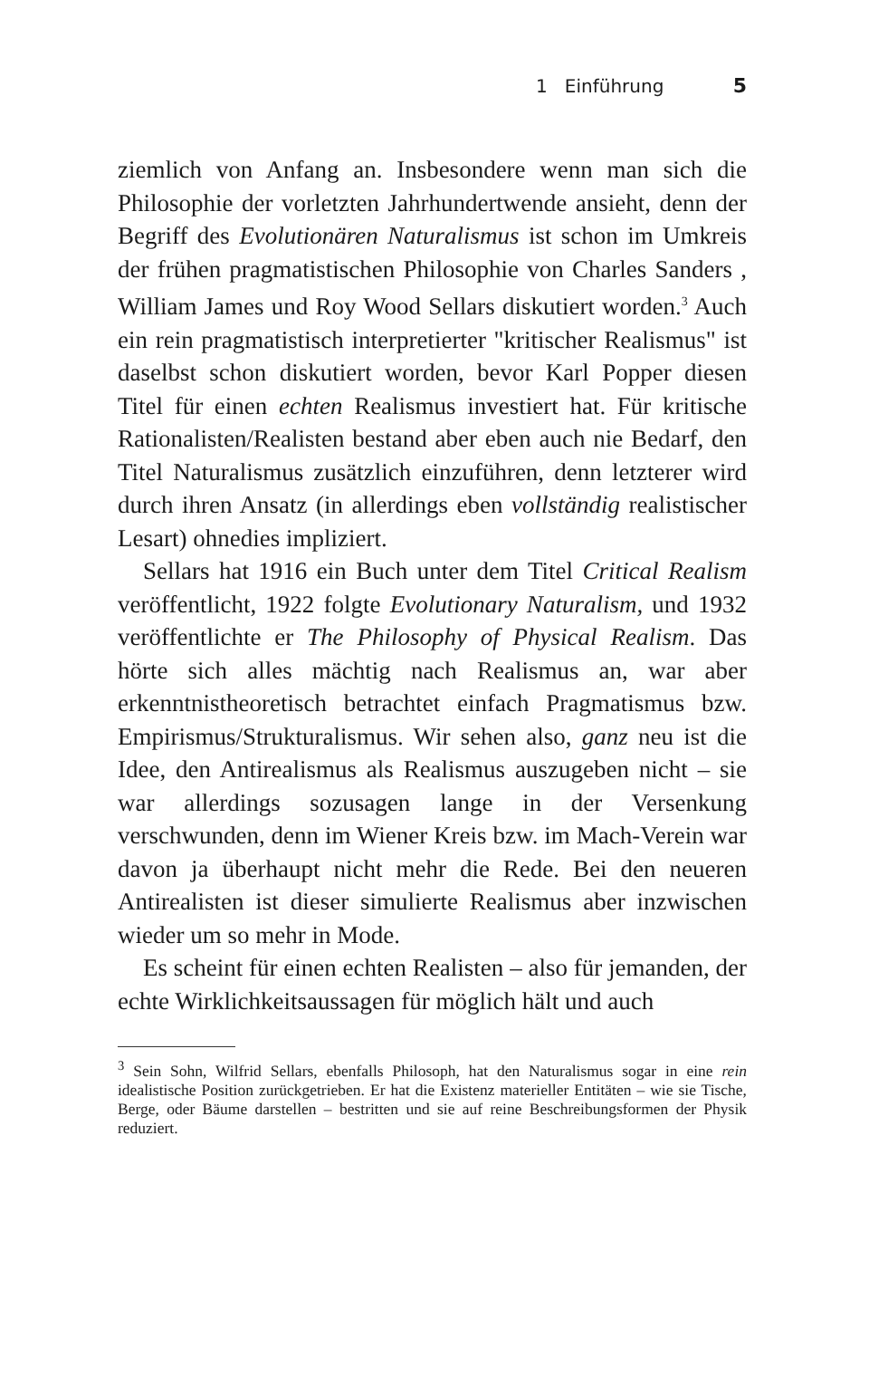1 Einführung 5
ziemlich von Anfang an. Insbesondere wenn man sich die Philosophie der vorletzten Jahrhundertwende ansieht, denn der Begriff des Evolutionären Naturalismus ist schon im Umkreis der frühen pragmatistischen Philosophie von Charles Sanders , William James und Roy Wood Sellars diskutiert worden.<sup>3</sup> Auch ein rein pragmatistisch interpretierter "kritischer Realismus" ist daselbst schon diskutiert worden, bevor Karl Popper diesen Titel für einen echten Realismus investiert hat. Für kritische Rationalisten/Realisten bestand aber eben auch nie Bedarf, den Titel Naturalismus zusätzlich einzuführen, denn letzterer wird durch ihren Ansatz (in allerdings eben vollständig realistischer Lesart) ohnedies impliziert.
Sellars hat 1916 ein Buch unter dem Titel Critical Realism veröffentlicht, 1922 folgte Evolutionary Naturalism, und 1932 veröffentlichte er The Philosophy of Physical Realism. Das hörte sich alles mächtig nach Realismus an, war aber erkenntnistheoretisch betrachtet einfach Pragmatismus bzw. Empirismus/Strukturalismus. Wir sehen also, ganz neu ist die Idee, den Antirealismus als Realismus auszugeben nicht – sie war allerdings sozusagen lange in der Versenkung verschwunden, denn im Wiener Kreis bzw. im Mach-Verein war davon ja überhaupt nicht mehr die Rede. Bei den neueren Antirealisten ist dieser simulierte Realismus aber inzwischen wieder um so mehr in Mode.
Es scheint für einen echten Realisten – also für jemanden, der echte Wirklichkeitsaussagen für möglich hält und auch
<sup>3</sup> Sein Sohn, Wilfrid Sellars, ebenfalls Philosoph, hat den Naturalismus sogar in eine rein idealistische Position zurückgetrieben. Er hat die Existenz materieller Entitäten – wie sie Tische, Berge, oder Bäume darstellen – bestritten und sie auf reine Beschreibungsformen der Physik reduziert.